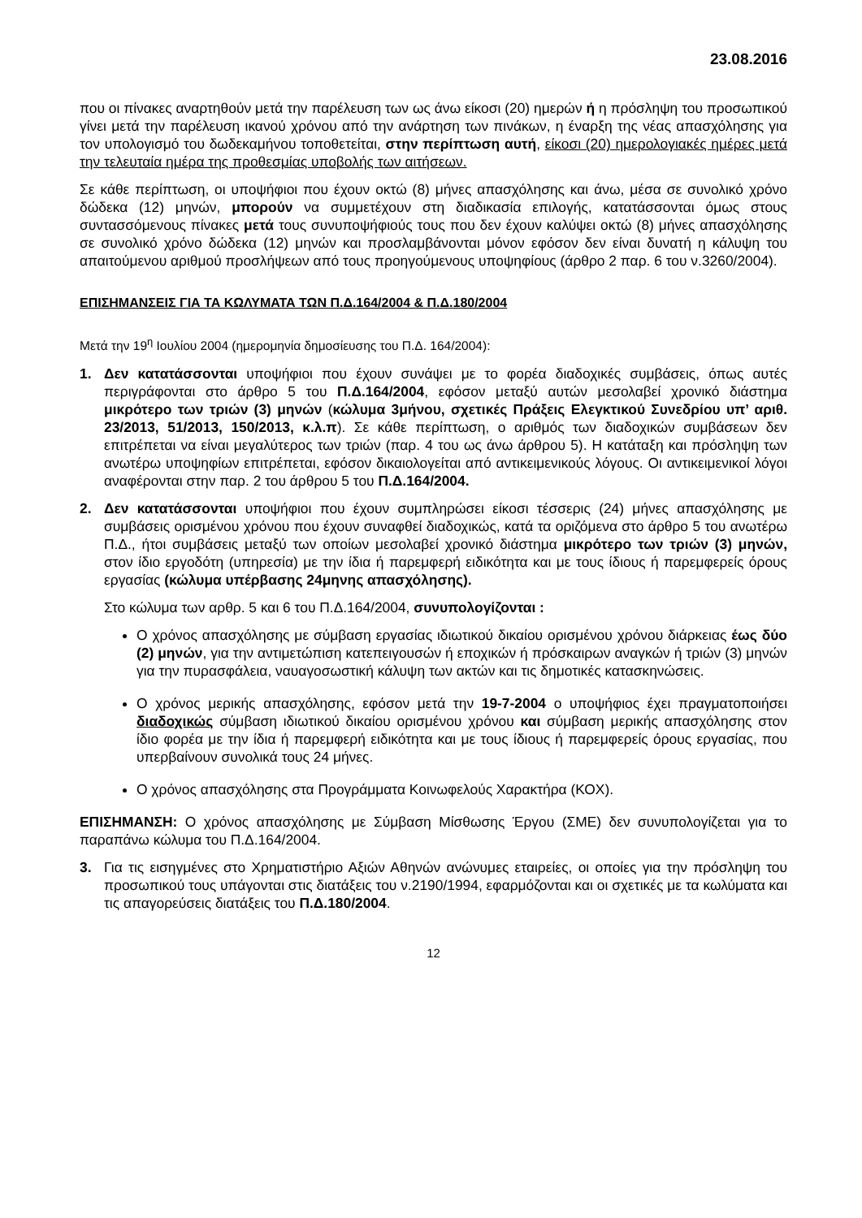23.08.2016
που οι πίνακες αναρτηθούν μετά την παρέλευση των ως άνω είκοσι (20) ημερών ή η πρόσληψη του προσωπικού γίνει μετά την παρέλευση ικανού χρόνου από την ανάρτηση των πινάκων, η έναρξη της νέας απασχόλησης για τον υπολογισμό του δωδεκαμήνου τοποθετείται, στην περίπτωση αυτή, είκοσι (20) ημερολογιακές ημέρες μετά την τελευταία ημέρα της προθεσμίας υποβολής των αιτήσεων.
Σε κάθε περίπτωση, οι υποψήφιοι που έχουν οκτώ (8) μήνες απασχόλησης και άνω, μέσα σε συνολικό χρόνο δώδεκα (12) μηνών, μπορούν να συμμετέχουν στη διαδικασία επιλογής, κατατάσσονται όμως στους συντασσόμενους πίνακες μετά τους συνυποψήφιούς τους που δεν έχουν καλύψει οκτώ (8) μήνες απασχόλησης σε συνολικό χρόνο δώδεκα (12) μηνών και προσλαμβάνονται μόνον εφόσον δεν είναι δυνατή η κάλυψη του απαιτούμενου αριθμού προσλήψεων από τους προηγούμενους υποψηφίους (άρθρο 2 παρ. 6 του ν.3260/2004).
ΕΠΙΣΗΜΑΝΣΕΙΣ ΓΙΑ ΤΑ ΚΩΛΥΜΑΤΑ ΤΩΝ Π.Δ.164/2004 & Π.Δ.180/2004
Μετά την 19<sup>η</sup> Ιουλίου 2004 (ημερομηνία δημοσίευσης του Π.Δ. 164/2004):
1. Δεν κατατάσσονται υποψήφιοι που έχουν συνάψει με το φορέα διαδοχικές συμβάσεις, όπως αυτές περιγράφονται στο άρθρο 5 του Π.Δ.164/2004, εφόσον μεταξύ αυτών μεσολαβεί χρονικό διάστημα μικρότερο των τριών (3) μηνών (κώλυμα 3μήνου, σχετικές Πράξεις Ελεγκτικού Συνεδρίου υπ’ αριθ. 23/2013, 51/2013, 150/2013, κ.λ.π). Σε κάθε περίπτωση, ο αριθμός των διαδοχικών συμβάσεων δεν επιτρέπεται να είναι μεγαλύτερος των τριών (παρ. 4 του ως άνω άρθρου 5). Η κατάταξη και πρόσληψη των ανωτέρω υποψηφίων επιτρέπεται, εφόσον δικαιολογείται από αντικειμενικούς λόγους. Οι αντικειμενικοί λόγοι αναφέρονται στην παρ. 2 του άρθρου 5 του Π.Δ.164/2004.
2. Δεν κατατάσσονται υποψήφιοι που έχουν συμπληρώσει είκοσι τέσσερις (24) μήνες απασχόλησης με συμβάσεις ορισμένου χρόνου που έχουν συναφθεί διαδοχικώς, κατά τα οριζόμενα στο άρθρο 5 του ανωτέρω Π.Δ., ήτοι συμβάσεις μεταξύ των οποίων μεσολαβεί χρονικό διάστημα μικρότερο των τριών (3) μηνών, στον ίδιο εργοδότη (υπηρεσία) με την ίδια ή παρεμφερή ειδικότητα και με τους ίδιους ή παρεμφερείς όρους εργασίας (κώλυμα υπέρβασης 24μηνης απασχόλησης).
Στο κώλυμα των αρθρ. 5 και 6 του Π.Δ.164/2004, συνυπολογίζονται :
Ο χρόνος απασχόλησης με σύμβαση εργασίας ιδιωτικού δικαίου ορισμένου χρόνου διάρκειας έως δύο (2) μηνών, για την αντιμετώπιση κατεπειγουσών ή εποχικών ή πρόσκαιρων αναγκών ή τριών (3) μηνών για την πυρασφάλεια, ναυαγοσωστική κάλυψη των ακτών και τις δημοτικές κατασκηνώσεις.
Ο χρόνος μερικής απασχόλησης, εφόσον μετά την 19-7-2004 ο υποψήφιος έχει πραγματοποιήσει διαδοχικώς σύμβαση ιδιωτικού δικαίου ορισμένου χρόνου και σύμβαση μερικής απασχόλησης στον ίδιο φορέα με την ίδια ή παρεμφερή ειδικότητα και με τους ίδιους ή παρεμφερείς όρους εργασίας, που υπερβαίνουν συνολικά τους 24 μήνες.
Ο χρόνος απασχόλησης στα Προγράμματα Κοινωφελούς Χαρακτήρα (ΚΟΧ).
ΕΠΙΣΗΜΑΝΣΗ: Ο χρόνος απασχόλησης με Σύμβαση Μίσθωσης Έργου (ΣΜΕ) δεν συνυπολογίζεται για το παραπάνω κώλυμα του Π.Δ.164/2004.
3. Για τις εισηγμένες στο Χρηματιστήριο Αξιών Αθηνών ανώνυμες εταιρείες, οι οποίες για την πρόσληψη του προσωπικού τους υπάγονται στις διατάξεις του ν.2190/1994, εφαρμόζονται και οι σχετικές με τα κωλύματα και τις απαγορεύσεις διατάξεις του Π.Δ.180/2004.
12